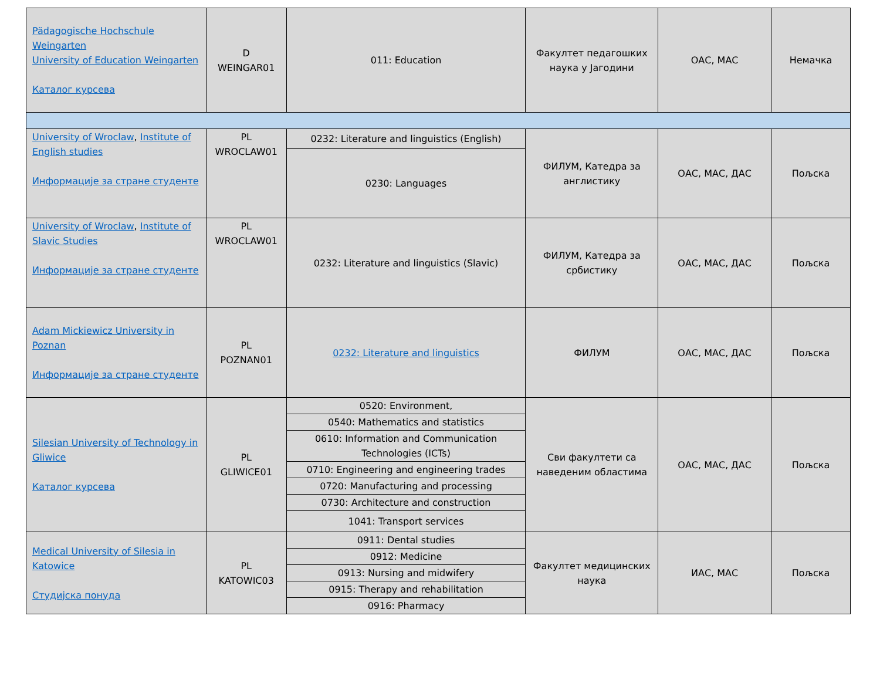| Pädagogische Hochschule Weingarten University of Education Weingarten Каталог курсева | D WEINGAR01 | 011: Education | Факултет педагошких наука у Јагодини | ОАС, МАС | Немачка |
| University of Wroclaw , Institute of English studies Информације за стране студенте | PL WROCLAW01 | 0232: Literature and linguistics (English) | ФИЛУМ, Катедра за англистику | ОАС, МАС, ДАС | Пољска |
| | | 0230: Languages | | | |
| University of Wroclaw , Institute of Slavic Studies Информације за стране студенте | PL WROCLAW01 | 0232: Literature and linguistics (Slavic) | ФИЛУМ, Катедра за србистику | ОАС, МАС, ДАС | Пољска |
| Adam Mickiewicz University in Poznan Информације за стране студенте | PL POZNAN01 | 0232: Literature and linguistics | ФИЛУМ | ОАС, МАС, ДАС | Пољска |
| Silesian University of Technology in Gliwice Каталог курсева | PL GLIWICE01 | 0520: Environment, | Сви факултети са наведеним областима | ОАС, МАС, ДАС | Пољска |
| | | 0540: Mathematics and statistics | | | |
| | | 0610: Information and Communication Technologies (ICTs) | | | |
| | | 0710: Engineering and engineering trades | | | |
| | | 0720: Manufacturing and processing | | | |
| | | 0730: Architecture and construction | | | |
| | | 1041: Transport services | | | |
| Medical University of Silesia in Katowice Студијска понуда | PL KATOWIC03 | 0911: Dental studies | Факултет медицинских наука | ИАС, МАС | Пољска |
| | | 0912: Medicine | | | |
| | | 0913: Nursing and midwifery | | | |
| | | 0915: Therapy and rehabilitation | | | |
| | | 0916: Pharmacy | | | |